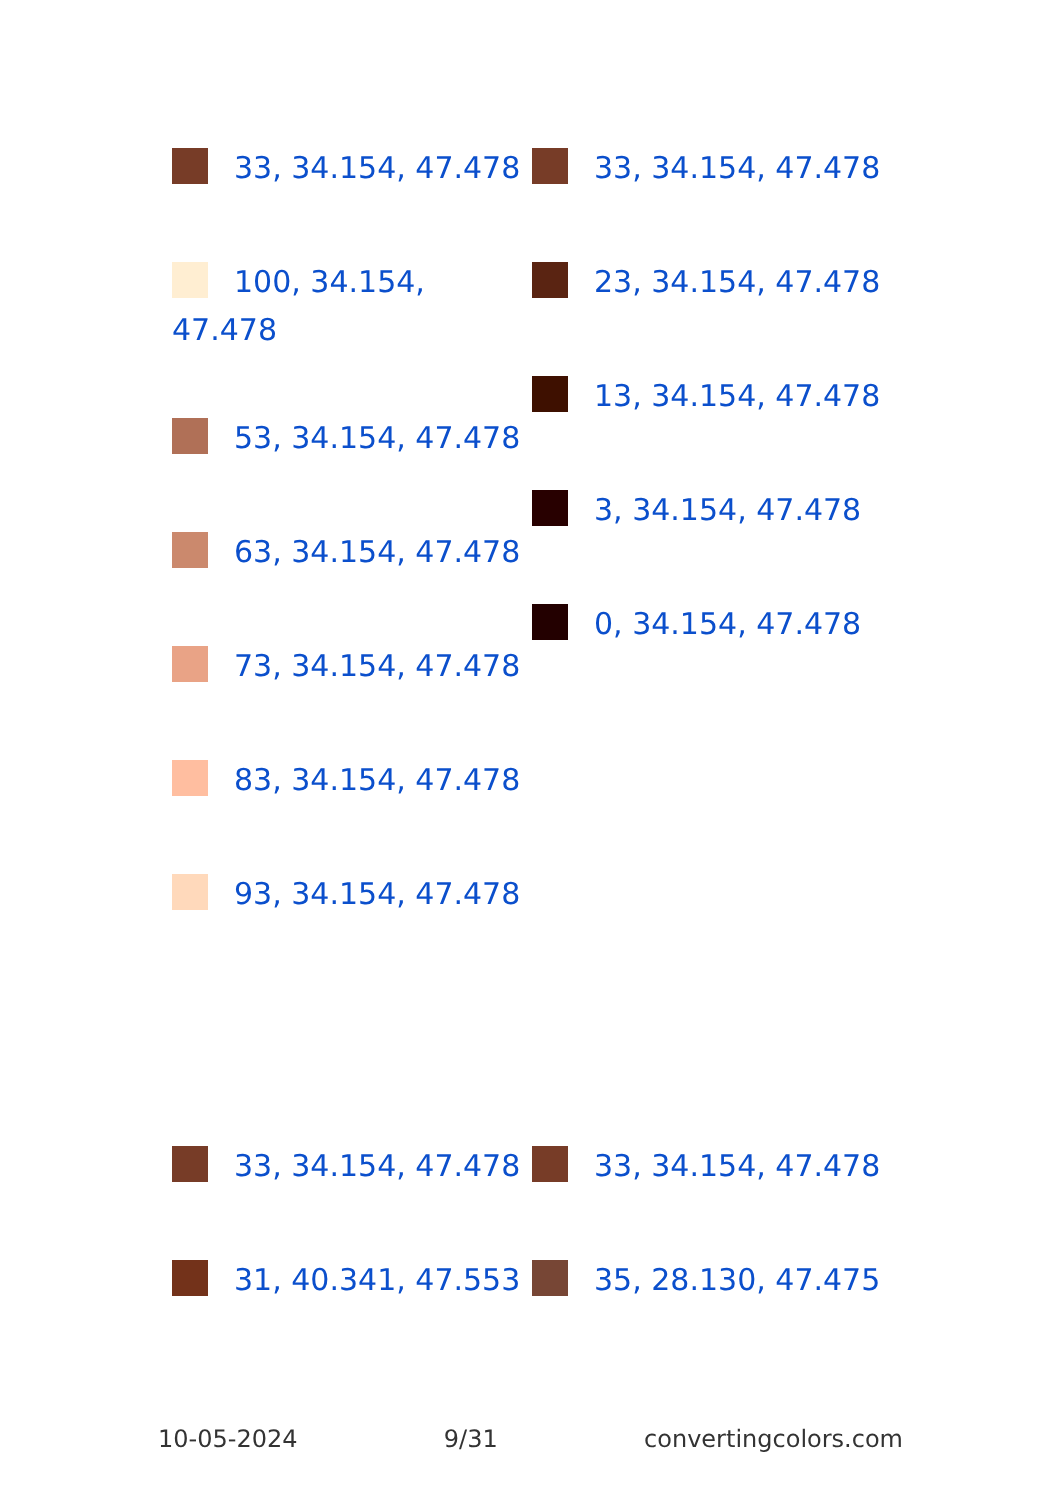33, 34.154, 47.478
100, 34.154, 47.478
53, 34.154, 47.478
63, 34.154, 47.478
73, 34.154, 47.478
83, 34.154, 47.478
93, 34.154, 47.478
33, 34.154, 47.478
23, 34.154, 47.478
13, 34.154, 47.478
3, 34.154, 47.478
0, 34.154, 47.478
33, 34.154, 47.478
31, 40.341, 47.553
33, 34.154, 47.478
35, 28.130, 47.475
10-05-2024 9/31 convertingcolors.com